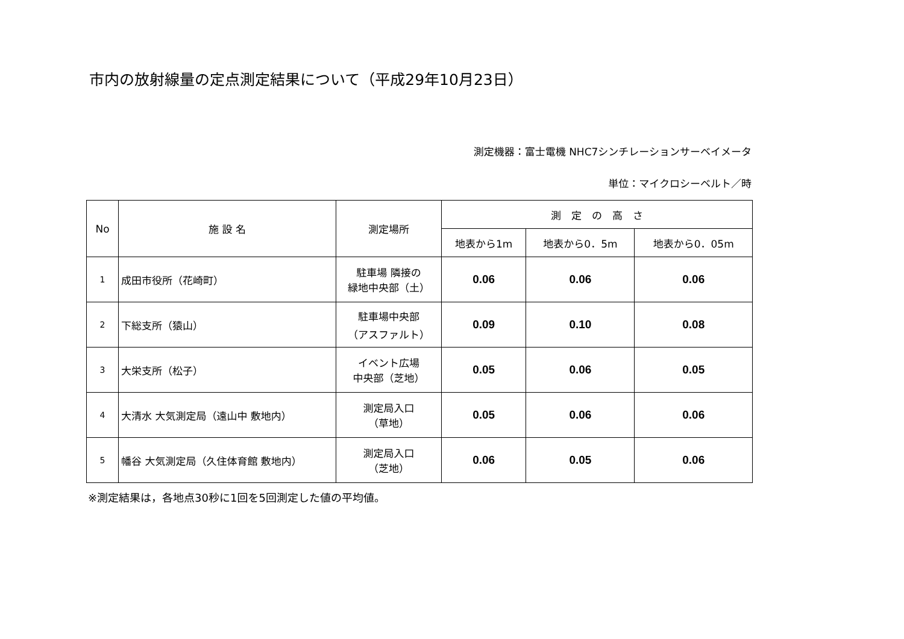市内の放射線量の定点測定結果について（平成29年10月23日）
測定機器：富士電機 NHC7シンチレーションサーベイメータ
単位：マイクロシーベルト／時
| No | 施 設 名 | 測定場所 | 測 定 の 高 さ | | |
| --- | --- | --- | --- | --- | --- |
| | | | 地表から1m | 地表から0．5m | 地表から0．05m |
| 1 | 成田市役所（花崎町） | 駐車場 隣接の 緑地中央部（土） | 0.06 | 0.06 | 0.06 |
| 2 | 下総支所（猿山） | 駐車場中央部 （アスファルト） | 0.09 | 0.10 | 0.08 |
| 3 | 大栄支所（松子） | イベント広場 中央部（芝地） | 0.05 | 0.06 | 0.05 |
| 4 | 大清水 大気測定局（遠山中 敷地内） | 測定局入口 （草地） | 0.05 | 0.06 | 0.06 |
| 5 | 幡谷 大気測定局（久住体育館 敷地内） | 測定局入口 （芝地） | 0.06 | 0.05 | 0.06 |
※測定結果は，各地点30秒に1回を5回測定した値の平均値。